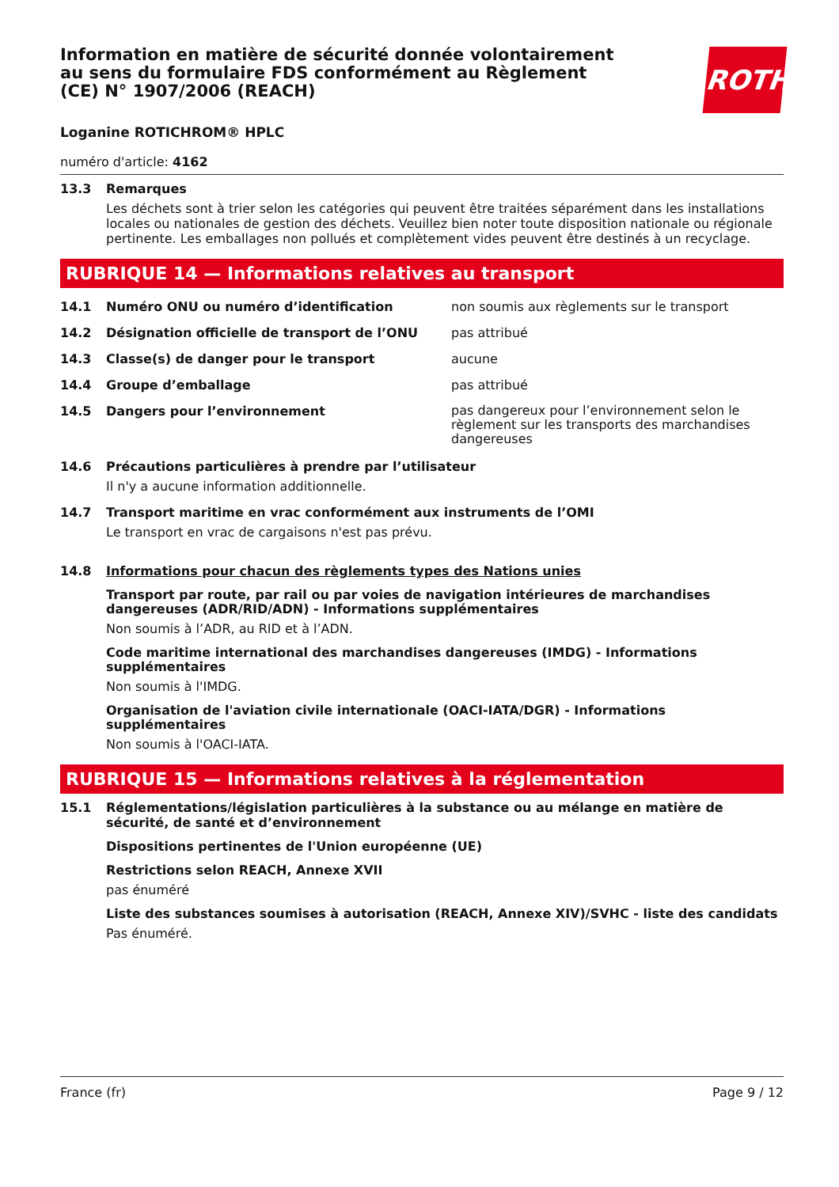Information en matière de sécurité donnée volontairement au sens du formulaire FDS conformément au Règlement (CE) N° 1907/2006 (REACH)
ROTH
Loganine ROTICHROM® HPLC
numéro d'article: 4162
13.3 Remarques
Les déchets sont à trier selon les catégories qui peuvent être traitées séparément dans les installations locales ou nationales de gestion des déchets. Veuillez bien noter toute disposition nationale ou régionale pertinente. Les emballages non pollués et complètement vides peuvent être destinés à un recyclage.
RUBRIQUE 14 — Informations relatives au transport
14.1 Numéro ONU ou numéro d’identification non soumis aux règlements sur le transport
14.2 Désignation officielle de transport de l’ONU pas attribué
14.3 Classe(s) de danger pour le transport aucune
14.4 Groupe d’emballage pas attribué
14.5 Dangers pour l’environnement pas dangereux pour l’environnement selon le règlement sur les transports des marchandises dangereuses
14.6 Précautions particulières à prendre par l’utilisateur
Il n'y a aucune information additionnelle.
14.7 Transport maritime en vrac conformément aux instruments de l’OMI
Le transport en vrac de cargaisons n'est pas prévu.
14.8 Informations pour chacun des règlements types des Nations unies
Transport par route, par rail ou par voies de navigation intérieures de marchandises dangereuses (ADR/RID/ADN) - Informations supplémentaires
Non soumis à l’ADR, au RID et à l’ADN.
Code maritime international des marchandises dangereuses (IMDG) - Informations supplémentaires
Non soumis à l'IMDG.
Organisation de l'aviation civile internationale (OACI-IATA/DGR) - Informations supplémentaires
Non soumis à l'OACI-IATA.
RUBRIQUE 15 — Informations relatives à la réglementation
15.1 Réglementations/législation particulières à la substance ou au mélange en matière de sécurité, de santé et d’environnement
Dispositions pertinentes de l'Union européenne (UE)
Restrictions selon REACH, Annexe XVII
pas énuméré
Liste des substances soumises à autorisation (REACH, Annexe XIV)/SVHC - liste des candidats
Pas énuméré.
France (fr) Page 9 / 12